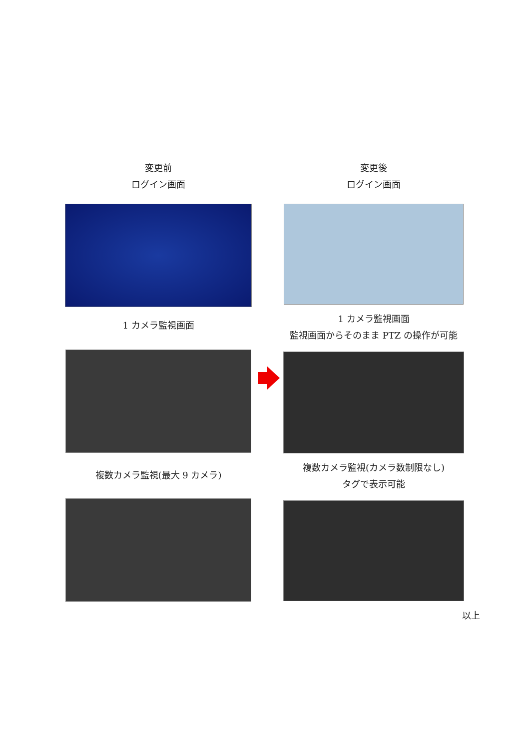変更前
ログイン画面
1 カメラ監視画面
複数カメラ監視(最大 9 カメラ)
変更後
ログイン画面
1 カメラ監視画面
監視画面からそのまま PTZ の操作が可能
複数カメラ監視(カメラ数制限なし)
タグで表示可能
以上